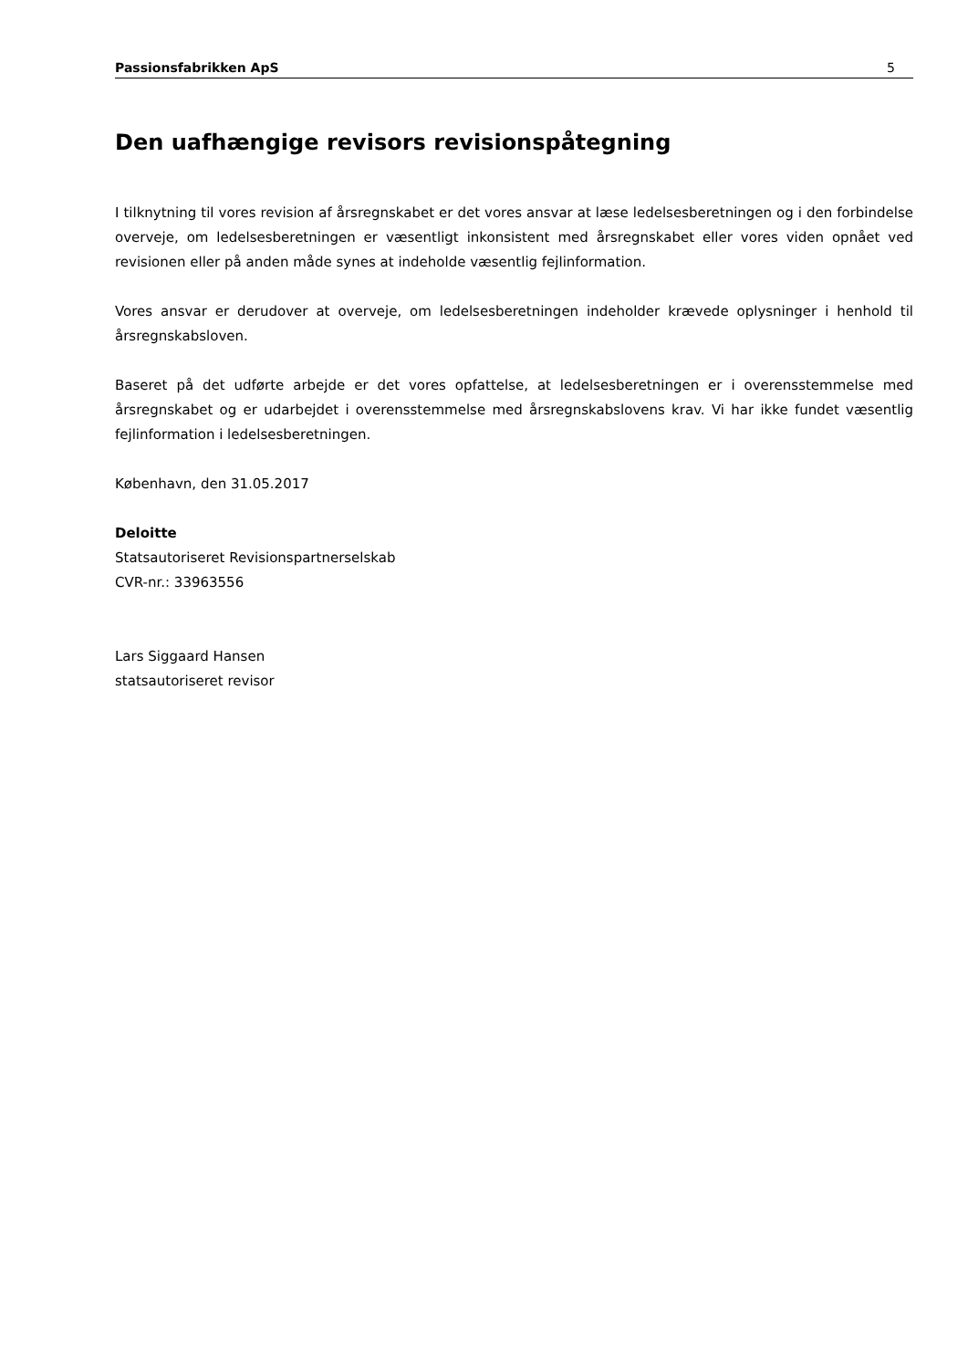Passionsfabrikken ApS 5
Den uafhængige revisors revisionspåtegning
I tilknytning til vores revision af årsregnskabet er det vores ansvar at læse ledelsesberetningen og i den forbindelse overveje, om ledelsesberetningen er væsentligt inkonsistent med årsregnskabet eller vores viden opnået ved revisionen eller på anden måde synes at indeholde væsentlig fejlinformation.
Vores ansvar er derudover at overveje, om ledelsesberetningen indeholder krævede oplysninger i henhold til årsregnskabsloven.
Baseret på det udførte arbejde er det vores opfattelse, at ledelsesberetningen er i overensstemmelse med årsregnskabet og er udarbejdet i overensstemmelse med årsregnskabslovens krav. Vi har ikke fundet væsentlig fejlinformation i ledelsesberetningen.
København, den 31.05.2017
Deloitte
Statsautoriseret Revisionspartnerselskab
CVR-nr.: 33963556
Lars Siggaard Hansen
statsautoriseret revisor